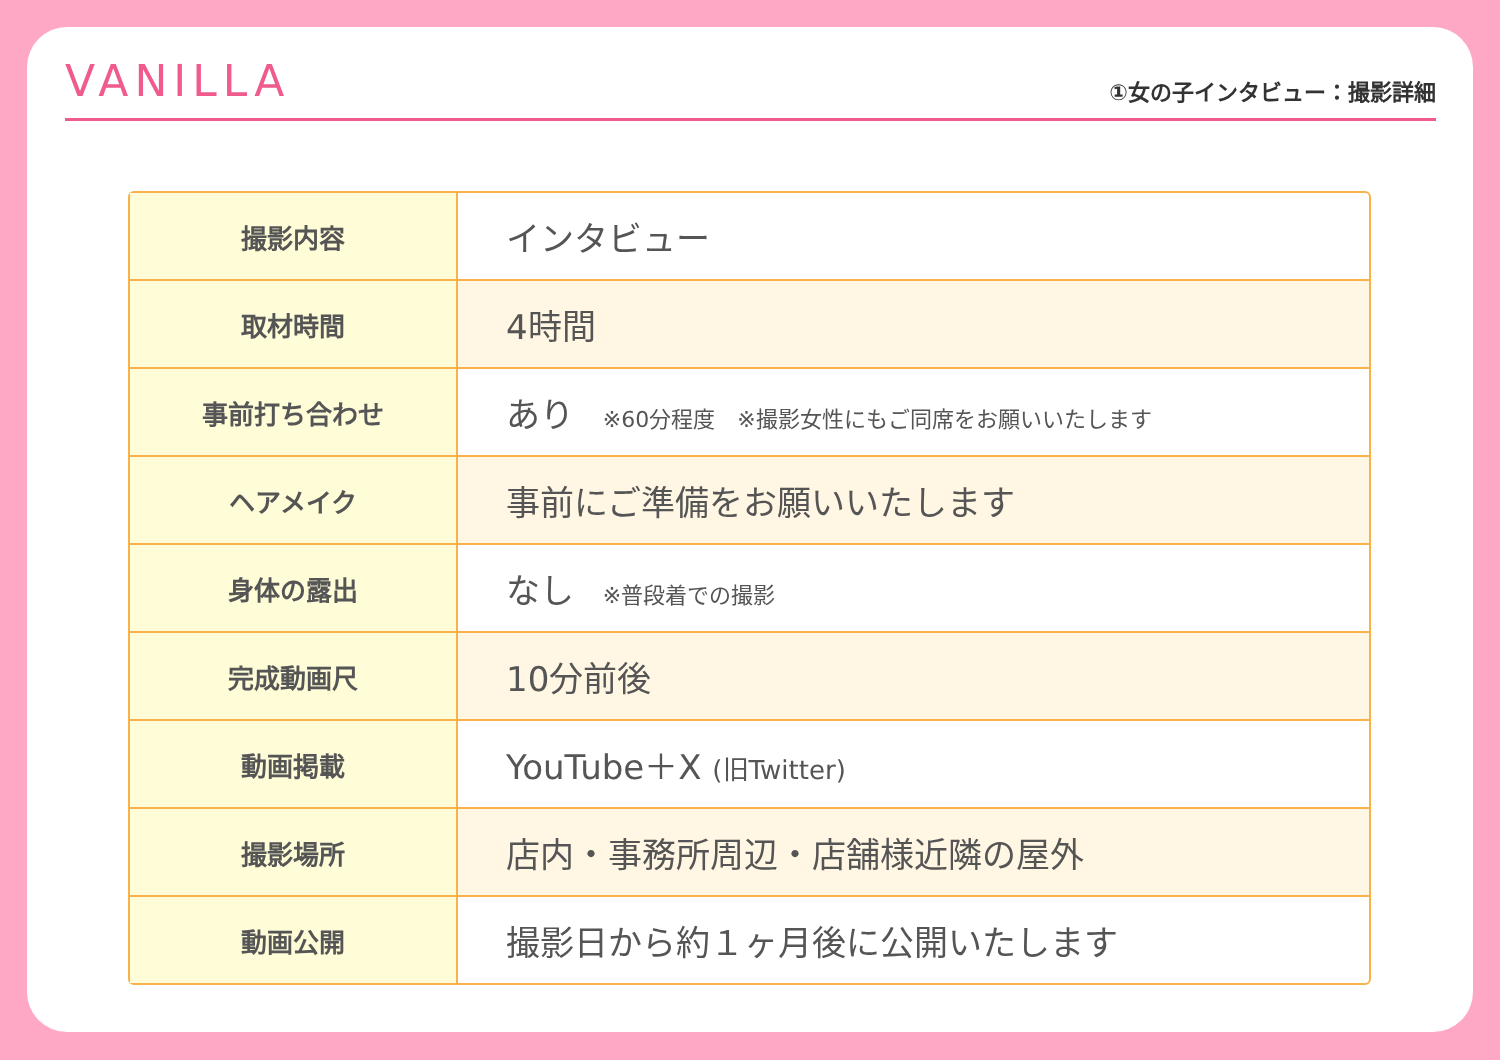VANILLA
①女の子インタビュー：撮影詳細
| 撮影内容 | インタビュー |
| 取材時間 | 4時間 |
| 事前打ち合わせ | あり ※60分程度 ※撮影女性にもご同席をお願いいたします |
| ヘアメイク | 事前にご準備をお願いいたします |
| 身体の露出 | なし ※普段着での撮影 |
| 完成動画尺 | 10分前後 |
| 動画掲載 | YouTube＋X (旧Twitter) |
| 撮影場所 | 店内・事務所周辺・店舗様近隣の屋外 |
| 動画公開 | 撮影日から約１ヶ月後に公開いたします |